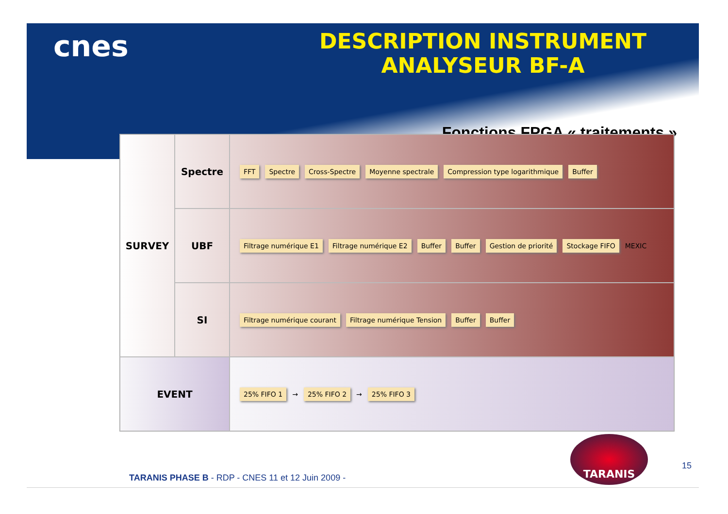cnes
DESCRIPTION INSTRUMENT
ANALYSEUR BF-A
Fonctions FPGA « traitements »
SURVEY
Spectre
FFT Spectre Cross-Spectre Moyenne spectrale Compression type logarithmique Buffer
UBF
Filtrage numérique E1 Filtrage numérique E2 Buffer Buffer Gestion de priorité Stockage FIFO MEXIC
SI
Filtrage numérique courant Filtrage numérique Tension Buffer Buffer
EVENT
25% FIFO 1 → 25% FIFO 2 → 25% FIFO 3
TARANIS
15
TARANIS PHASE B - RDP - CNES 11 et 12 Juin 2009 -